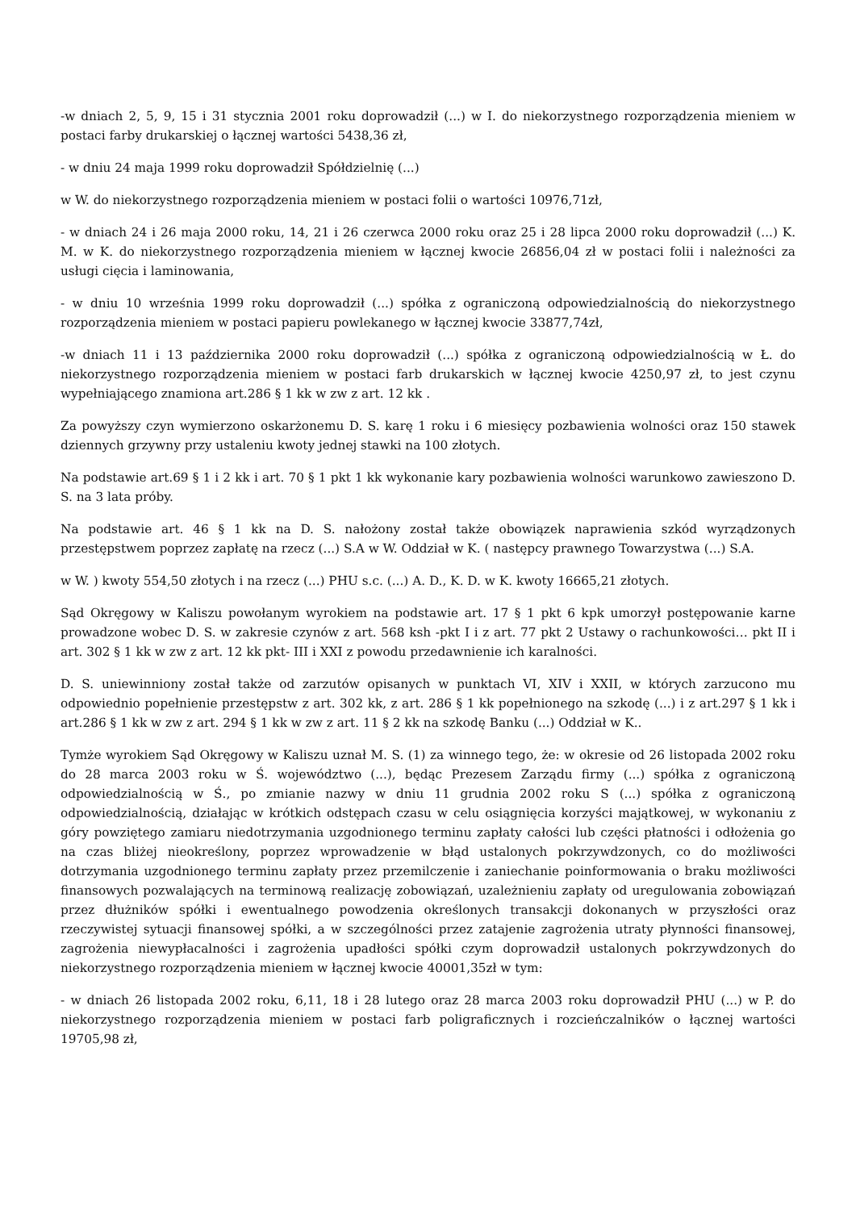-w dniach 2, 5, 9, 15 i 31 stycznia 2001 roku doprowadził (...) w I. do niekorzystnego rozporządzenia mieniem w postaci farby drukarskiej o łącznej wartości 5438,36 zł,
- w dniu 24 maja 1999 roku doprowadził Spółdzielnię (...)
w W. do niekorzystnego rozporządzenia mieniem w postaci folii o wartości 10976,71zł,
- w dniach 24 i 26 maja 2000 roku, 14, 21 i 26 czerwca 2000 roku oraz 25 i 28 lipca 2000 roku doprowadził (...) K. M. w K. do niekorzystnego rozporządzenia mieniem w łącznej kwocie 26856,04 zł w postaci folii i należności za usługi cięcia i laminowania,
- w dniu 10 września 1999 roku doprowadził (...) spółka z ograniczoną odpowiedzialnością do niekorzystnego rozporządzenia mieniem w postaci papieru powlekanego w łącznej kwocie 33877,74zł,
-w dniach 11 i 13 października 2000 roku doprowadził (...) spółka z ograniczoną odpowiedzialnością w Ł. do niekorzystnego rozporządzenia mieniem w postaci farb drukarskich w łącznej kwocie 4250,97 zł, to jest czynu wypełniającego znamiona art.286 § 1 kk w zw z art. 12 kk .
Za powyższy czyn wymierzono oskarżonemu D. S. karę 1 roku i 6 miesięcy pozbawienia wolności oraz 150 stawek dziennych grzywny przy ustaleniu kwoty jednej stawki na 100 złotych.
Na podstawie art.69 § 1 i 2 kk i art. 70 § 1 pkt 1 kk wykonanie kary pozbawienia wolności warunkowo zawieszono D. S. na 3 lata próby.
Na podstawie art. 46 § 1 kk na D. S. nałożony został także obowiązek naprawienia szkód wyrządzonych przestępstwem poprzez zapłatę na rzecz (...) S.A w W. Oddział w K. ( następcy prawnego Towarzystwa (...) S.A.
w W. ) kwoty 554,50 złotych i na rzecz (...) PHU s.c. (...) A. D., K. D. w K. kwoty 16665,21 złotych.
Sąd Okręgowy w Kaliszu powołanym wyrokiem na podstawie art. 17 § 1 pkt 6 kpk umorzył postępowanie karne prowadzone wobec D. S. w zakresie czynów z art. 568 ksh -pkt I i z art. 77 pkt 2 Ustawy o rachunkowości… pkt II i art. 302 § 1 kk w zw z art. 12 kk pkt- III i XXI z powodu przedawnienie ich karalności.
D. S. uniewinniony został także od zarzutów opisanych w punktach VI, XIV i XXII, w których zarzucono mu odpowiednio popełnienie przestępstw z art. 302 kk, z art. 286 § 1 kk popełnionego na szkodę (...) i z art.297 § 1 kk i art.286 § 1 kk w zw z art. 294 § 1 kk w zw z art. 11 § 2 kk na szkodę Banku (...) Oddział w K..
Tymże wyrokiem Sąd Okręgowy w Kaliszu uznał M. S. (1) za winnego tego, że: w okresie od 26 listopada 2002 roku do 28 marca 2003 roku w Ś. województwo (...), będąc Prezesem Zarządu firmy (...) spółka z ograniczoną odpowiedzialnością w Ś., po zmianie nazwy w dniu 11 grudnia 2002 roku S (...) spółka z ograniczoną odpowiedzialnością, działając w krótkich odstępach czasu w celu osiągnięcia korzyści majątkowej, w wykonaniu z góry powziętego zamiaru niedotrzymania uzgodnionego terminu zapłaty całości lub części płatności i odłożenia go na czas bliżej nieokreślony, poprzez wprowadzenie w błąd ustalonych pokrzywdzonych, co do możliwości dotrzymania uzgodnionego terminu zapłaty przez przemilczenie i zaniechanie poinformowania o braku możliwości finansowych pozwalających na terminową realizację zobowiązań, uzależnieniu zapłaty od uregulowania zobowiązań przez dłużników spółki i ewentualnego powodzenia określonych transakcji dokonanych w przyszłości oraz rzeczywistej sytuacji finansowej spółki, a w szczególności przez zatajenie zagrożenia utraty płynności finansowej, zagrożenia niewypłacalności i zagrożenia upadłości spółki czym doprowadził ustalonych pokrzywdzonych do niekorzystnego rozporządzenia mieniem w łącznej kwocie 40001,35zł w tym:
- w dniach 26 listopada 2002 roku, 6,11, 18 i 28 lutego oraz 28 marca 2003 roku doprowadził PHU (...) w P. do niekorzystnego rozporządzenia mieniem w postaci farb poligraficznych i rozcieńczalników o łącznej wartości 19705,98 zł,